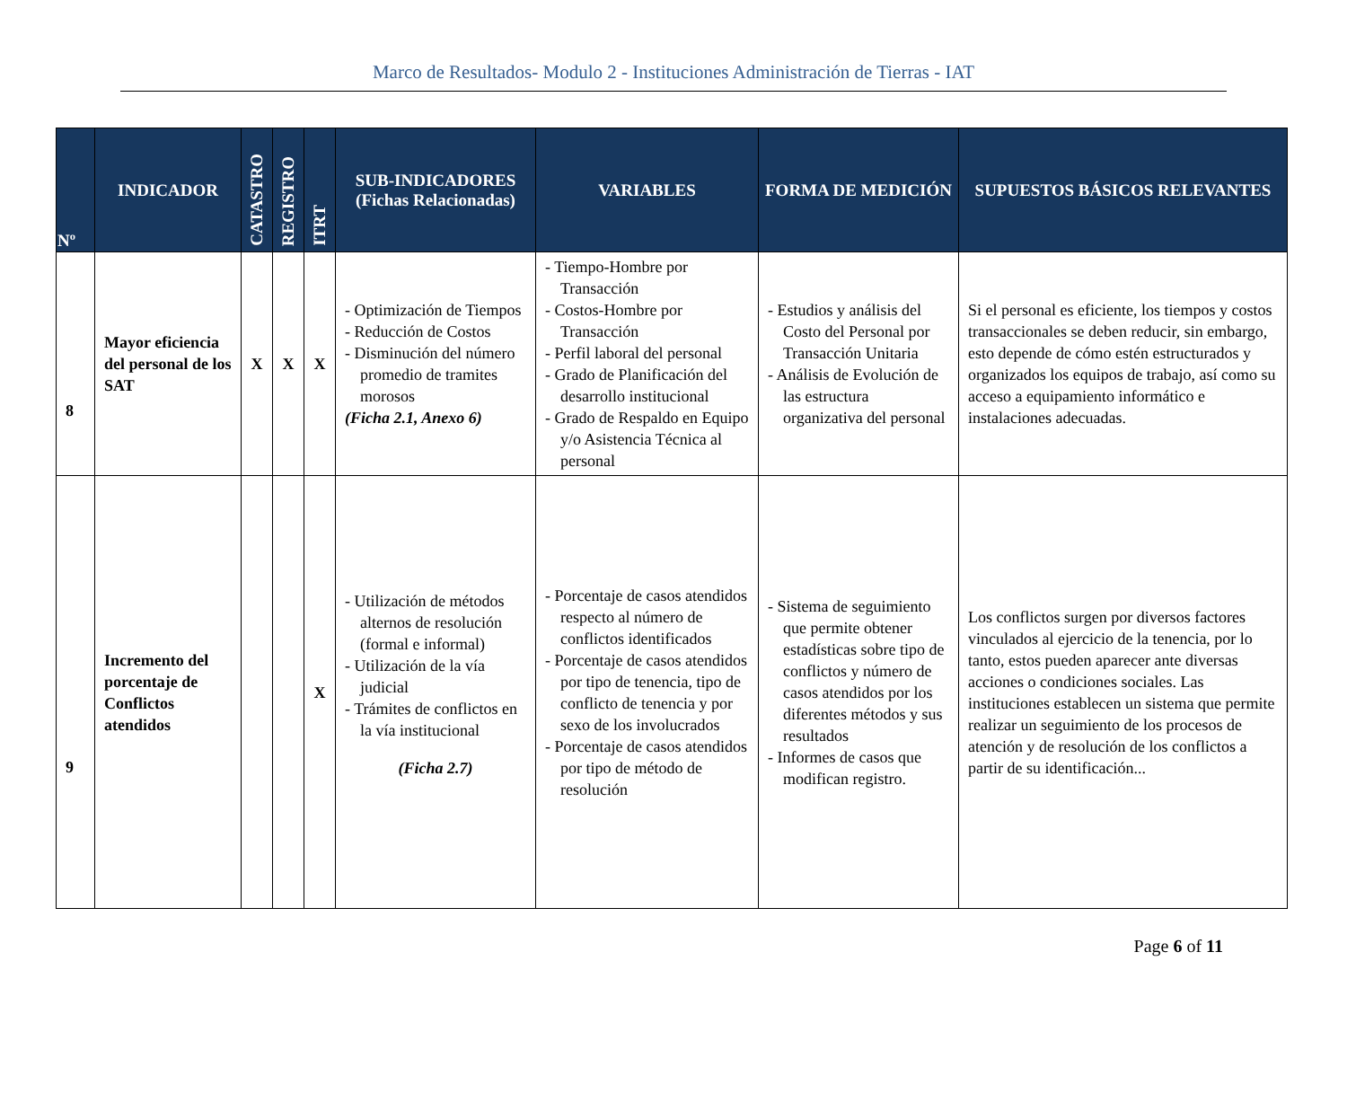Marco de Resultados- Modulo 2 - Instituciones Administración de Tierras - IAT
| Nº | INDICADOR | CATASTRO | REGISTRO | ITRT | SUB-INDICADORES (Fichas Relacionadas) | VARIABLES | FORMA DE MEDICIÓN | SUPUESTOS BÁSICOS RELEVANTES |
| --- | --- | --- | --- | --- | --- | --- | --- | --- |
| 8 | Mayor eficiencia del personal de los SAT | X | X | X | - Optimización de Tiempos - Reducción de Costos - Disminución del número promedio de tramites morosos (Ficha 2.1, Anexo 6) | - Tiempo-Hombre por Transacción - Costos-Hombre por Transacción - Perfil laboral del personal - Grado de Planificación del desarrollo institucional - Grado de Respaldo en Equipo y/o Asistencia Técnica al personal | - Estudios y análisis del Costo del Personal por Transacción Unitaria - Análisis de Evolución de las estructura organizativa del personal | Si el personal es eficiente, los tiempos y costos transaccionales se deben reducir, sin embargo, esto depende de cómo estén estructurados y organizados los equipos de trabajo, así como su acceso a equipamiento informático e instalaciones adecuadas. |
| 9 | Incremento del porcentaje de Conflictos atendidos | | | X | - Utilización de métodos alternos de resolución (formal e informal) - Utilización de la vía judicial - Trámites de conflictos en la vía institucional (Ficha 2.7) | - Porcentaje de casos atendidos respecto al número de conflictos identificados - Porcentaje de casos atendidos por tipo de tenencia, tipo de conflicto de tenencia y por sexo de los involucrados - Porcentaje de casos atendidos por tipo de método de resolución | - Sistema de seguimiento que permite obtener estadísticas sobre tipo de conflictos y número de casos atendidos por los diferentes métodos y sus resultados - Informes de casos que modifican registro. | Los conflictos surgen por diversos factores vinculados al ejercicio de la tenencia, por lo tanto, estos pueden aparecer ante diversas acciones o condiciones sociales. Las instituciones establecen un sistema que permite realizar un seguimiento de los procesos de atención y de resolución de los conflictos a partir de su identificación... |
Page 6 of 11